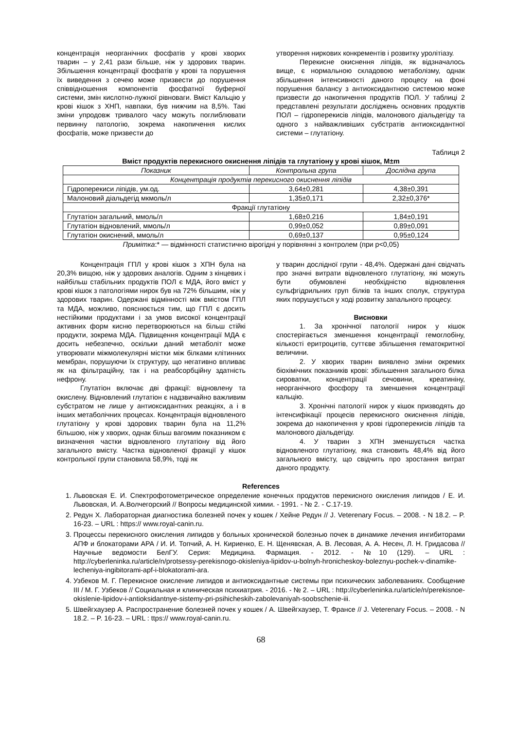концентрація неорганічних фосфатів у крові хворих тварин – у 2,41 рази більше, ніж у здорових тварин. Збільшення концентрації фосфатів у крові та порушення їх виведення з сечею може призвести до порушення співвідношення компонентів фосфатної буферної системи, змін кислотно-лужної рівноваги. Вміст Кальцію у крові кішок з ХНП, навпаки, був нижчим на 8,5%. Такі зміни упродовж тривалого часу можуть поглиблювати первинну патологію, зокрема накопичення кислих фосфатів, може призвести до
утворення ниркових конкрементів і розвитку уролітіазу.
Перекисне окиснення ліпідів, як відзначалось вище, є нормальною складовою метаболізму, однак збільшення інтенсивності даного процесу на фоні порушення балансу з антиоксидантною системою може призвести до накопичення продуктів ПОЛ. У таблиці 2 представлені результати досліджень основних продуктів ПОЛ – гідроперекисів ліпідів, малонового діальдегіду та одного з найважливіших субстратів антиоксидантної системи – глутатіону.
Таблиця 2
Вміст продуктів перекисного окиснення ліпідів та глутатіону у крові кішок, M±m
| Показник | Контрольна група | Дослідна група |
| --- | --- | --- |
| Концентрація продуктів перекисного окиснення ліпідів | | |
| Гідроперекиси ліпідів, ум.од. | 3,64±0,281 | 4,38±0,391 |
| Малоновий діальдегід мкмоль/л | 1,35±0,171 | 2,32±0,376* |
| Фракції глутатіону | | |
| Глутатіон загальний, ммоль/л | 1,68±0,216 | 1,84±0,191 |
| Глутатіон відновлений, ммоль/л | 0,99±0,052 | 0,89±0,091 |
| Глутатіон окиснений, ммоль/л | 0,69±0,137 | 0,95±0,124 |
Примітка:* — відмінності статистично вірогідні у порівнянні з контролем (при p<0,05)
Концентрація ГПЛ у крові кішок з ХПН була на 20,3% вищою, ніж у здорових аналогів. Одним з кінцевих і найбільш стабільних продуктів ПОЛ є МДА, його вміст у крові кішок з патологіями нирок був на 72% більшим, ніж у здорових тварин. Одержані відмінності між вмістом ГПЛ та МДА, можливо, пояснюється тим, що ГПЛ є досить нестійкими продуктами і за умов високої концентрації активних форм кисню перетворюються на більш стійкі продукти, зокрема МДА. Підвищення концентрації МДА є досить небезпечно, оскільки даний метаболіт може утворювати міжмолекулярні містки між білками клітинних мембран, порушуючи їх структуру, що негативно впливає як на фільтраційну, так і на реабсорбційну здатність нефрону.
Глутатіон включає дві фракції: відновлену та окислену. Відновлений глутатіон є надзвичайно важливим субстратом не лише у антиоксидантних реакціях, а і в інших метаболічних процесах. Концентрація відновленого глутатіону у крові здорових тварин була на 11,2% більшою, ніж у хворих, однак більш вагомим показником є визначення частки відновленого глутатіону від його загального вмісту. Частка відновленої фракції у кішок контрольної групи становила 58,9%, тоді як
у тварин дослідної групи - 48,4%. Одержані дані свідчать про значні витрати відновленого глутатіону, які можуть бути обумовлені необхідністю відновлення сульфгідрильних груп білків та інших сполук, структура яких порушується у ході розвитку запального процесу.
Висновки
1. За хронічної патології нирок у кішок спостерігається зменшення концентрації гемоглобіну, кількості еритроцитів, суттєве збільшення гематокритної величини.
2. У хворих тварин виявлено зміни окремих біохімічних показників крові: збільшення загального білка сироватки, концентрації сечовини, креатиніну, неорганічного фосфору та зменшення концентрації кальцію.
3. Хронічні патології нирок у кішок призводять до інтенсифікації процесів перекисного окиснення ліпідів, зокрема до накопичення у крові гідроперекисів ліпідів та малонового діальдегіду.
4. У тварин з ХПН зменшується частка відновленого глутатіону, яка становить 48,4% від його загального вмісту, що свідчить про зростання витрат даного продукту.
References
1. Львовская Е. И. Спектрофотометрическое определение конечных продуктов перекисного окисления липидов / Е. И. Львовская, И. А.Волчегорский // Вопросы медицинской химии. - 1991. - № 2. - С.17-19.
2. Редун Х. Лабораторная диагностика болезней почек у кошек / Хейне Редун // J. Veterenary Focus. – 2008. - N 18.2. – P. 16-23. – URL : https:// www.royal-canin.ru.
3. Процессы перекисного окисления липидов у больных хронической болезнью почек в динамике лечения ингибиторами АПФ и блокаторами АРА / И. И. Топчий, А. Н. Кириенко, Е. Н. Щенявская, А. В. Лесовая, А. А. Несен, Л. Н. Гридасова // Научные ведомости БелГУ. Серия: Медицина. Фармация. - 2012. - №10 (129). – URL : http://cyberleninka.ru/article/n/protsessy-perekisnogo-okisleniya-lipidov-u-bolnyh-hronicheskoy-boleznyu-pochek-v-dinamike-lecheniya-ingibitorami-apf-i-blokatorami-ara.
4. Узбеков М. Г. Перекисное окисление липидов и антиоксидантные системы при психических заболеваниях. Сообщение III / М. Г. Узбеков // Социальная и клиническая психиатрия. - 2016. - № 2. – URL : http://cyberleninka.ru/article/n/perekisnoe-okislenie-lipidov-i-antioksidantnye-sistemy-pri-psihicheskih-zabolevaniyah-soobschenie-iii.
5. Швейгхаузер А. Распространение болезней почек у кошек / А. Швейгхаузер, Т. Франсе // J. Veterenary Focus. – 2008. - N 18.2. – P. 16-23. – URL : ttps:// www.royal-canin.ru.
68